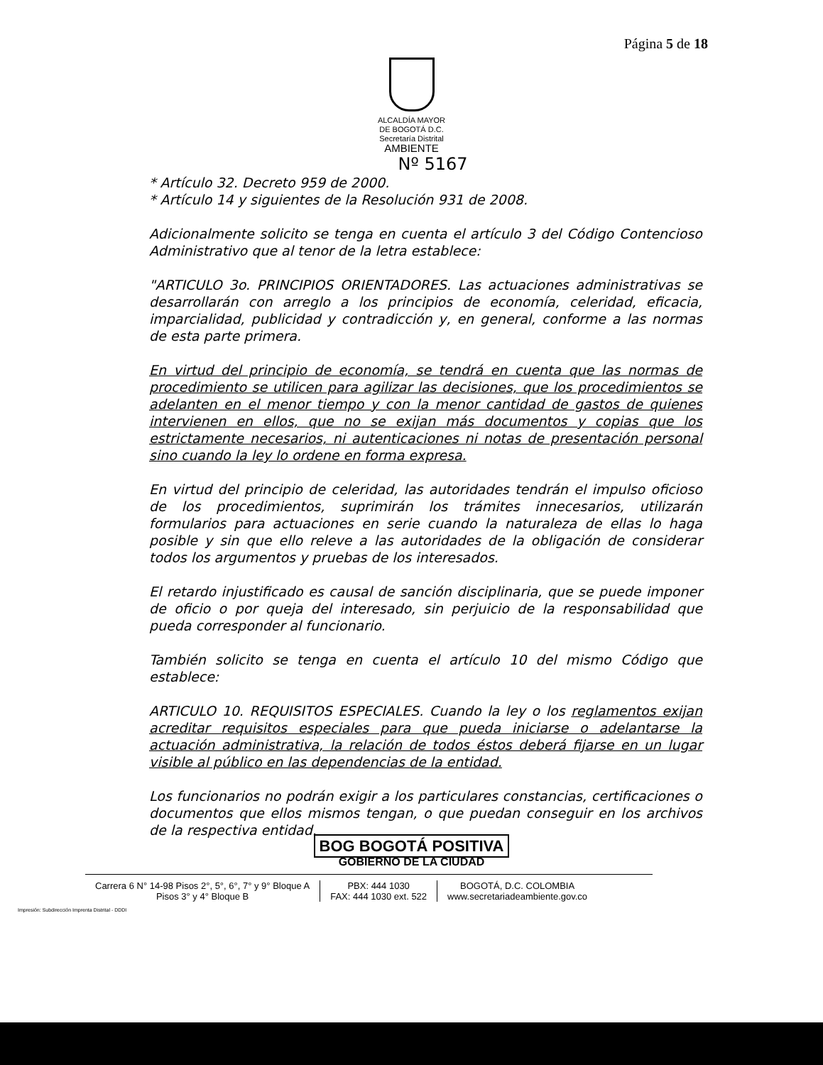Página 5 de 18
ALCALDÍA MAYOR
DE BOGOTÁ D.C.
Secretaría Distrital
AMBIENTE
Nº 5167
* Artículo 32. Decreto 959 de 2000.
* Artículo 14 y siguientes de la Resolución 931 de 2008.
Adicionalmente solicito se tenga en cuenta el artículo 3 del Código Contencioso Administrativo que al tenor de la letra establece:
"ARTICULO 3o. PRINCIPIOS ORIENTADORES. Las actuaciones administrativas se desarrollarán con arreglo a los principios de economía, celeridad, eficacia, imparcialidad, publicidad y contradicción y, en general, conforme a las normas de esta parte primera.
En virtud del principio de economía, se tendrá en cuenta que las normas de procedimiento se utilicen para agilizar las decisiones, que los procedimientos se adelanten en el menor tiempo y con la menor cantidad de gastos de quienes intervienen en ellos, que no se exijan más documentos y copias que los estrictamente necesarios, ni autenticaciones ni notas de presentación personal sino cuando la ley lo ordene en forma expresa.
En virtud del principio de celeridad, las autoridades tendrán el impulso oficioso de los procedimientos, suprimirán los trámites innecesarios, utilizarán formularios para actuaciones en serie cuando la naturaleza de ellas lo haga posible y sin que ello releve a las autoridades de la obligación de considerar todos los argumentos y pruebas de los interesados.
El retardo injustificado es causal de sanción disciplinaria, que se puede imponer de oficio o por queja del interesado, sin perjuicio de la responsabilidad que pueda corresponder al funcionario.
También solicito se tenga en cuenta el artículo 10 del mismo Código que establece:
ARTICULO 10. REQUISITOS ESPECIALES. Cuando la ley o los reglamentos exijan acreditar requisitos especiales para que pueda iniciarse o adelantarse la actuación administrativa, la relación de todos éstos deberá fijarse en un lugar visible al público en las dependencias de la entidad.
Los funcionarios no podrán exigir a los particulares constancias, certificaciones o documentos que ellos mismos tengan, o que puedan conseguir en los archivos de la respectiva entidad.
BOG BOGOTÁ POSITIVA
GOBIERNO DE LA CIUDAD
Carrera 6 N° 14-98 Pisos 2°, 5°, 6°, 7° y 9° Bloque A
Pisos 3° y 4° Bloque B
PBX: 444 1030
FAX: 444 1030 ext. 522
BOGOTÁ, D.C. COLOMBIA
www.secretariadeambiente.gov.co
Impresión: Subdirección Imprenta Distrital - DDDI